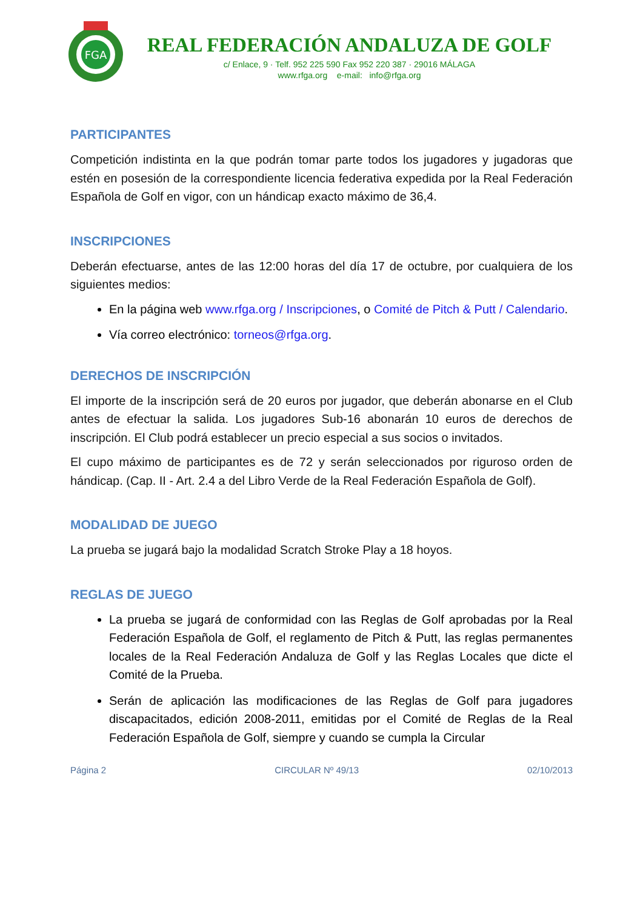FGA
REAL FEDERACIÓN ANDALUZA DE GOLF
c/ Enlace, 9 · Telf. 952 225 590 Fax 952 220 387 · 29016 MÁLAGA
www.rfga.org e-mail: info@rfga.org
PARTICIPANTES
Competición indistinta en la que podrán tomar parte todos los jugadores y jugadoras que estén en posesión de la correspondiente licencia federativa expedida por la Real Federación Española de Golf en vigor, con un hándicap exacto máximo de 36,4.
INSCRIPCIONES
Deberán efectuarse, antes de las 12:00 horas del día 17 de octubre, por cualquiera de los siguientes medios:
En la página web www.rfga.org / Inscripciones, o Comité de Pitch & Putt / Calendario.
Vía correo electrónico: torneos@rfga.org.
DERECHOS DE INSCRIPCIÓN
El importe de la inscripción será de 20 euros por jugador, que deberán abonarse en el Club antes de efectuar la salida. Los jugadores Sub-16 abonarán 10 euros de derechos de inscripción. El Club podrá establecer un precio especial a sus socios o invitados.
El cupo máximo de participantes es de 72 y serán seleccionados por riguroso orden de hándicap. (Cap. II - Art. 2.4 a del Libro Verde de la Real Federación Española de Golf).
MODALIDAD DE JUEGO
La prueba se jugará bajo la modalidad Scratch Stroke Play a 18 hoyos.
REGLAS DE JUEGO
La prueba se jugará de conformidad con las Reglas de Golf aprobadas por la Real Federación Española de Golf, el reglamento de Pitch & Putt, las reglas permanentes locales de la Real Federación Andaluza de Golf y las Reglas Locales que dicte el Comité de la Prueba.
Serán de aplicación las modificaciones de las Reglas de Golf para jugadores discapacitados, edición 2008-2011, emitidas por el Comité de Reglas de la Real Federación Española de Golf, siempre y cuando se cumpla la Circular
Página 2 CIRCULAR Nº 49/13 02/10/2013